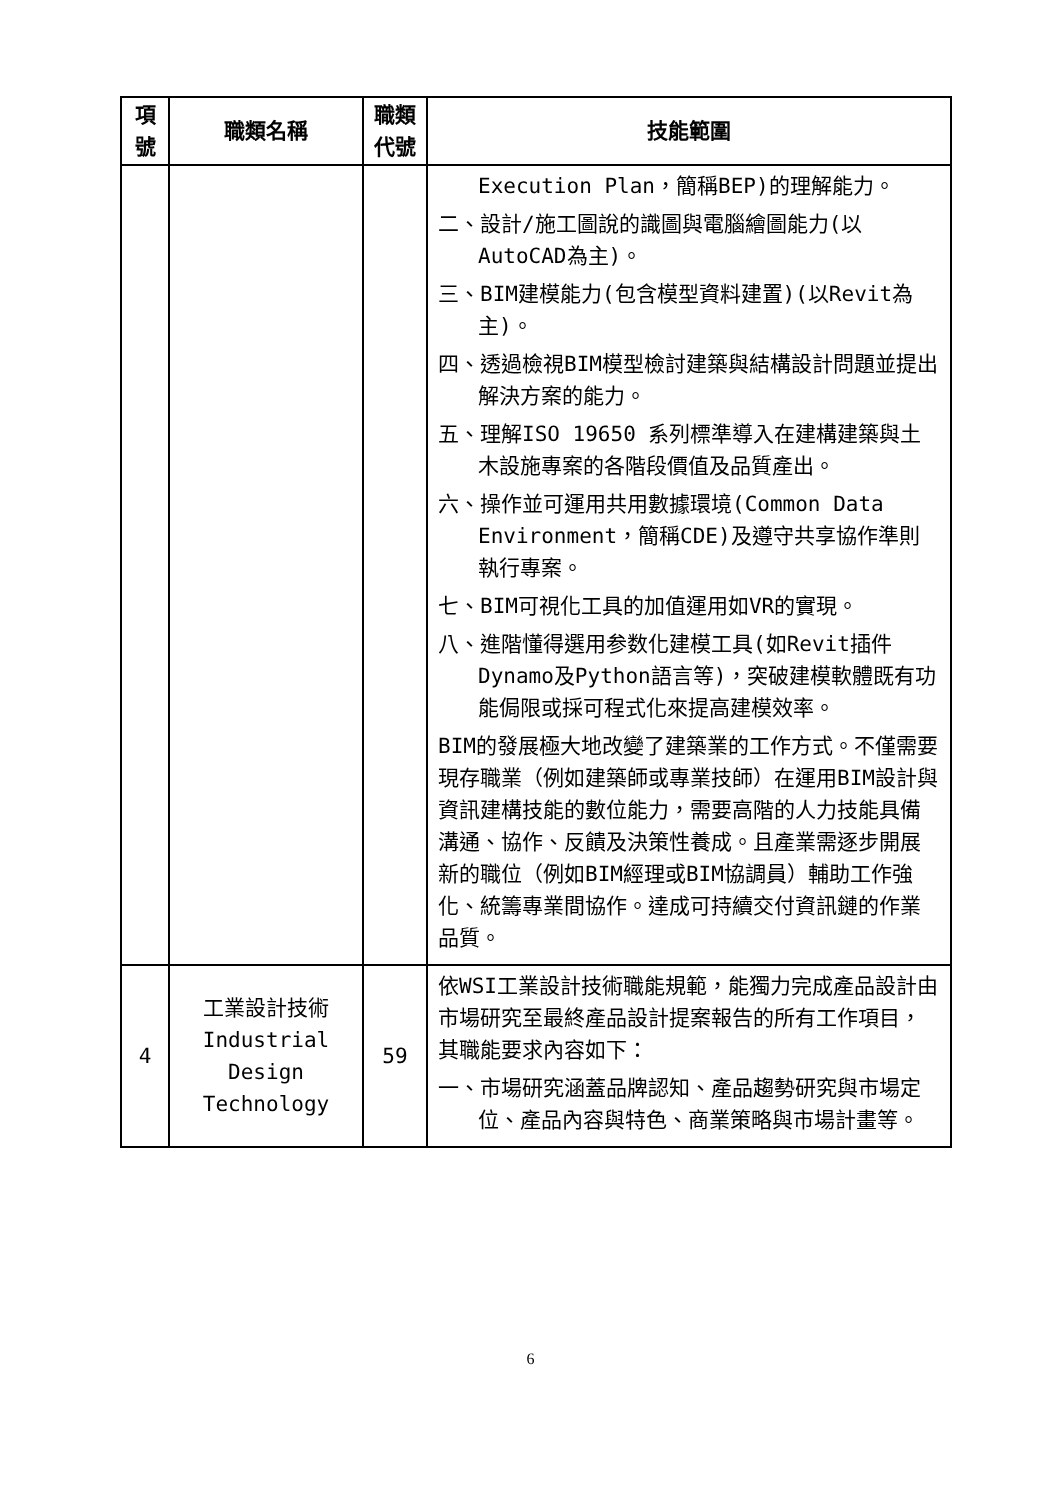| 項 號 | 職類名稱 | 職類 代號 | 技能範圍 |
| --- | --- | --- | --- |
| | | | Execution Plan，簡稱BEP)的理解能力。 二、設計/施工圖說的識圖與電腦繪圖能力(以AutoCAD為主)。 三、BIM建模能力(包含模型資料建置)(以Revit為主)。 四、透過檢視BIM模型檢討建築與結構設計問題並提出解決方案的能力。 五、理解ISO 19650 系列標準導入在建構建築與土木設施專案的各階段價值及品質產出。 六、操作並可運用共用數據環境(Common Data Environment，簡稱CDE)及遵守共享協作準則執行專案。 七、BIM可視化工具的加值運用如VR的實現。 八、進階懂得選用参数化建模工具(如Revit插件Dynamo及Python語言等)，突破建模軟體既有功能侷限或採可程式化來提高建模效率。 BIM的發展極大地改變了建築業的工作方式。不僅需要現存職業（例如建築師或專業技師）在運用BIM設計與資訊建構技能的數位能力，需要高階的人力技能具備溝通、協作、反饋及決策性養成。且產業需逐步開展新的職位（例如BIM經理或BIM協調員）輔助工作強化、統籌專業間協作。達成可持續交付資訊鏈的作業品質。 |
| 4 | 工業設計技術 Industrial Design Technology | 59 | 依WSI工業設計技術職能規範，能獨力完成產品設計由市場研究至最終產品設計提案報告的所有工作項目，其職能要求內容如下： 一、市場研究涵蓋品牌認知、產品趨勢研究與市場定位、產品內容與特色、商業策略與市場計畫等。 |
6